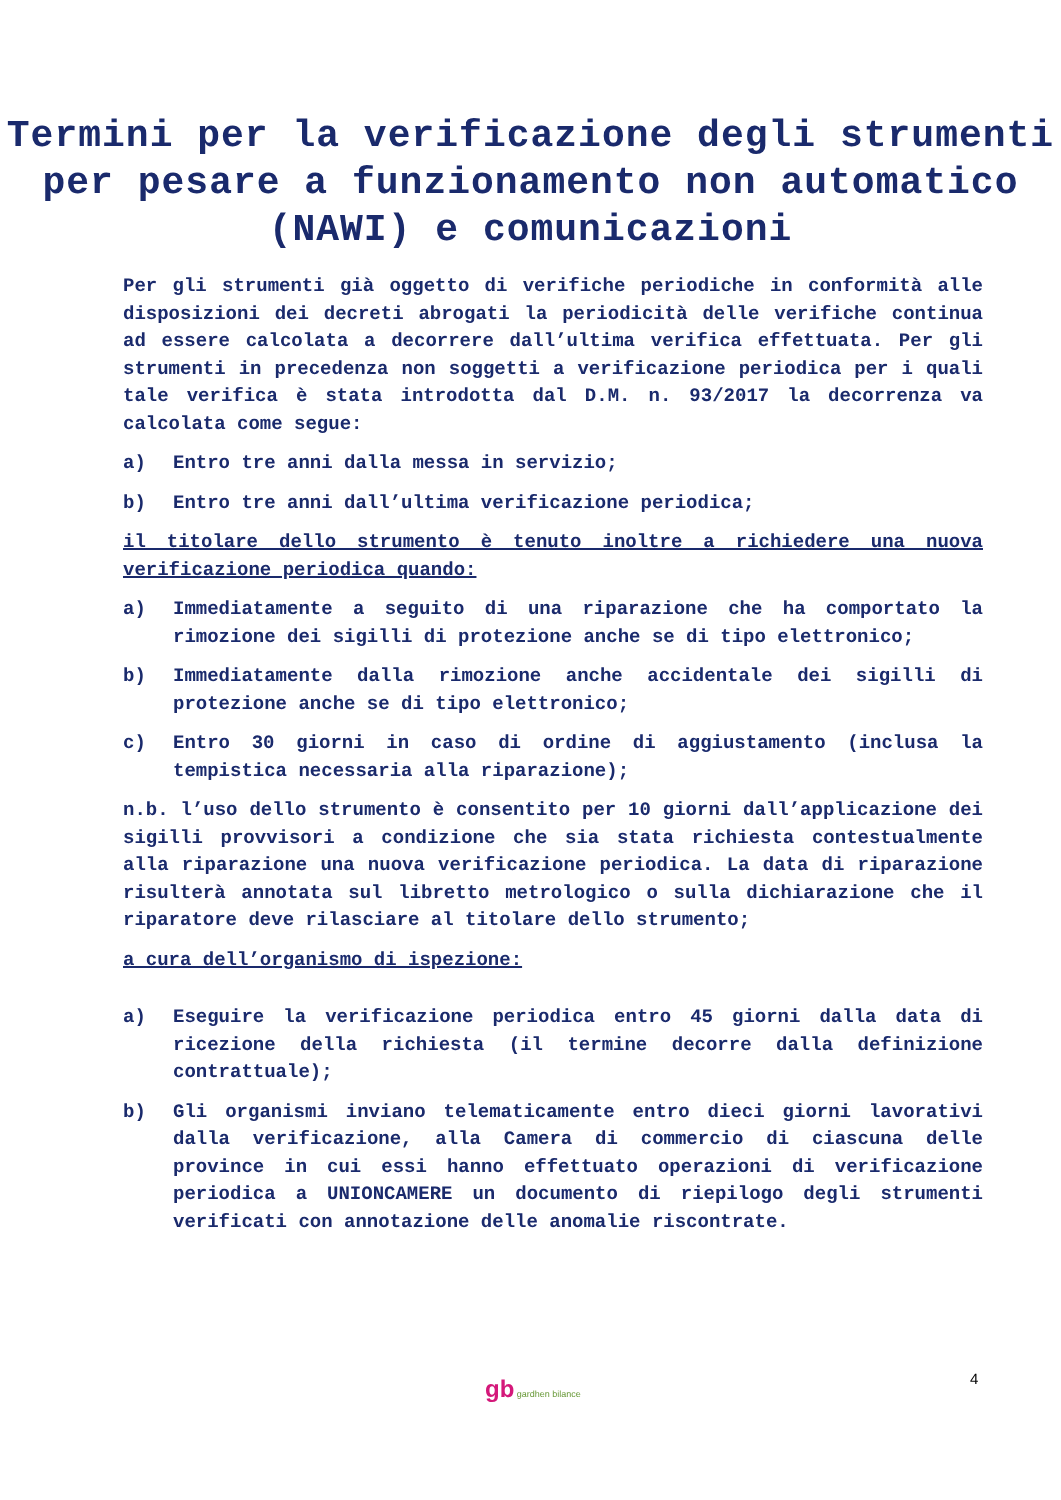Termini per la verificazione degli strumenti per pesare a funzionamento non automatico (NAWI) e comunicazioni
Per gli strumenti già oggetto di verifiche periodiche in conformità alle disposizioni dei decreti abrogati la periodicità delle verifiche continua ad essere calcolata a decorrere dall’ultima verifica effettuata. Per gli strumenti in precedenza non soggetti a verificazione periodica per i quali tale verifica è stata introdotta dal D.M. n. 93/2017 la decorrenza va calcolata come segue:
a) Entro tre anni dalla messa in servizio;
b) Entro tre anni dall’ultima verificazione periodica;
il titolare dello strumento è tenuto inoltre a richiedere una nuova verificazione periodica quando:
a) Immediatamente a seguito di una riparazione che ha comportato la rimozione dei sigilli di protezione anche se di tipo elettronico;
b) Immediatamente dalla rimozione anche accidentale dei sigilli di protezione anche se di tipo elettronico;
c) Entro 30 giorni in caso di ordine di aggiustamento (inclusa la tempistica necessaria alla riparazione);
n.b. l’uso dello strumento è consentito per 10 giorni dall’applicazione dei sigilli provvisori a condizione che sia stata richiesta contestualmente alla riparazione una nuova verificazione periodica. La data di riparazione risulterà annotata sul libretto metrologico o sulla dichiarazione che il riparatore deve rilasciare al titolare dello strumento;
a cura dell’organismo di ispezione:
a) Eseguire la verificazione periodica entro 45 giorni dalla data di ricezione della richiesta (il termine decorre dalla definizione contrattuale);
b) Gli organismi inviano telematicamente entro dieci giorni lavorativi dalla verificazione, alla Camera di commercio di ciascuna delle province in cui essi hanno effettuato operazioni di verificazione periodica a UNIONCAMERE un documento di riepilogo degli strumenti verificati con annotazione delle anomalie riscontrate.
gb gardhen bilance
4